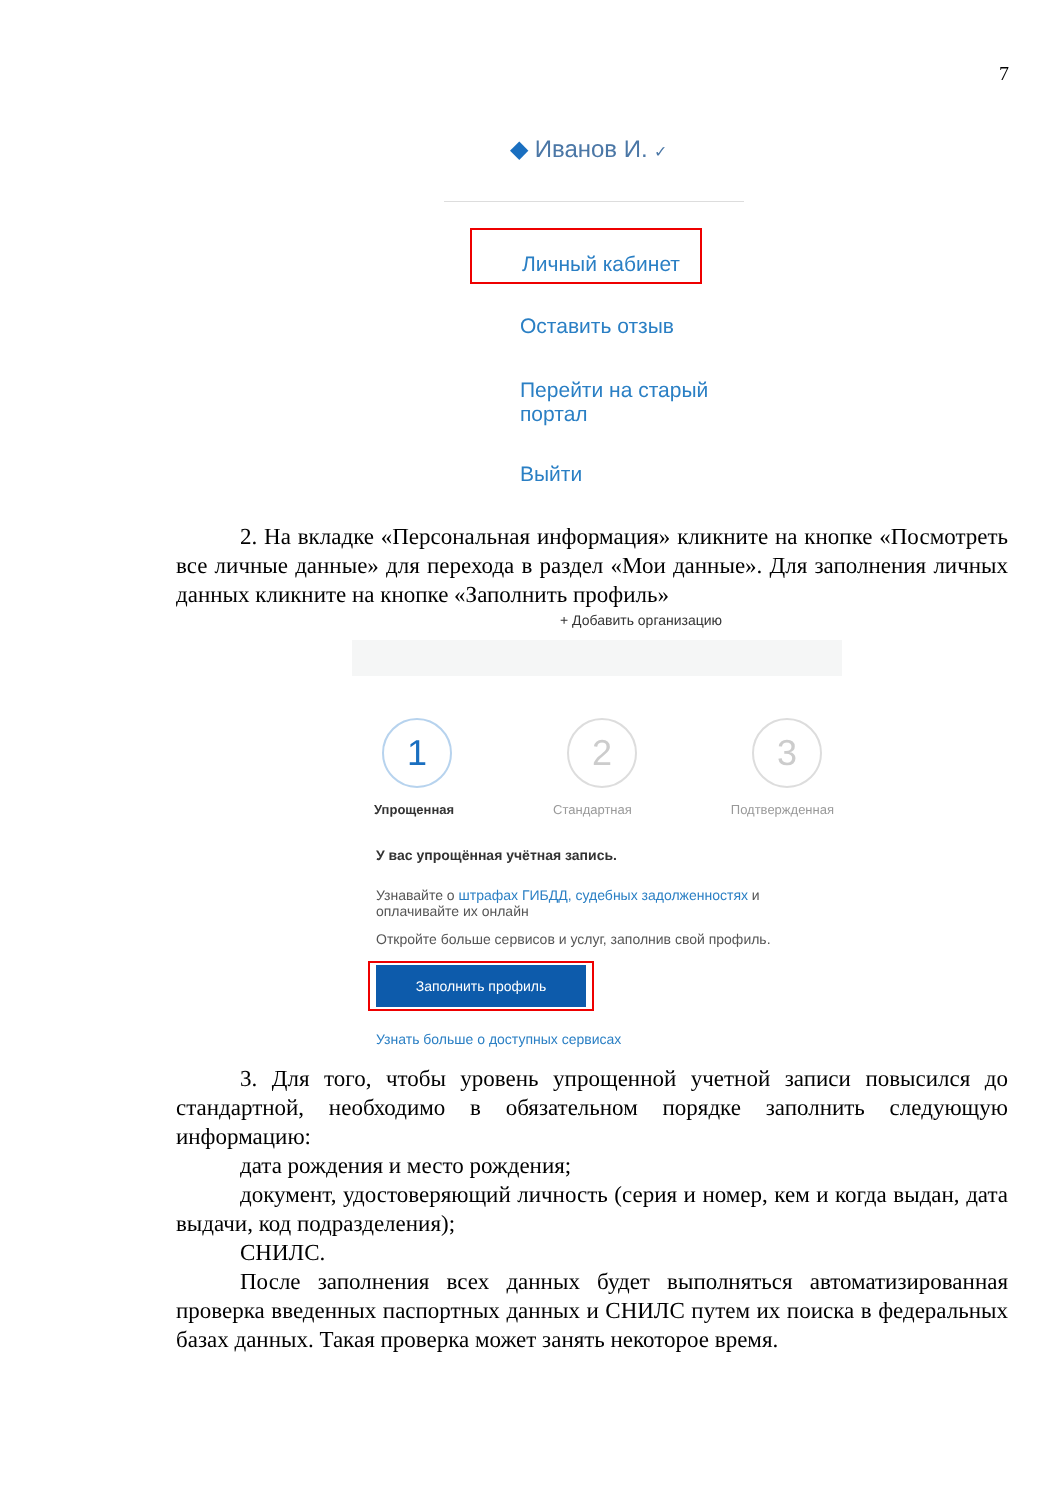7
◆ Иванов И. ✓
Личный кабинет
Оставить отзыв
Перейти на старый
портал
Выйти
2. На вкладке «Персональная информация» кликните на кнопке «Посмотреть все личные данные» для перехода в раздел «Мои данные». Для заполнения личных данных кликните на кнопке «Заполнить профиль»
+ Добавить организацию
1 2 3
Упрощенная Стандартная Подтвержденная
У вас упрощённая учётная запись.
Узнавайте о штрафах ГИБДД, судебных задолженностях и оплачивайте их онлайн
Откройте больше сервисов и услуг, заполнив свой профиль.
Заполнить профиль
Узнать больше о доступных сервисах
3. Для того, чтобы уровень упрощенной учетной записи повысился до стандартной, необходимо в обязательном порядке заполнить следующую информацию:
дата рождения и место рождения;
документ, удостоверяющий личность (серия и номер, кем и когда выдан, дата выдачи, код подразделения);
СНИЛС.
После заполнения всех данных будет выполняться автоматизированная проверка введенных паспортных данных и СНИЛС путем их поиска в федеральных базах данных. Такая проверка может занять некоторое время.